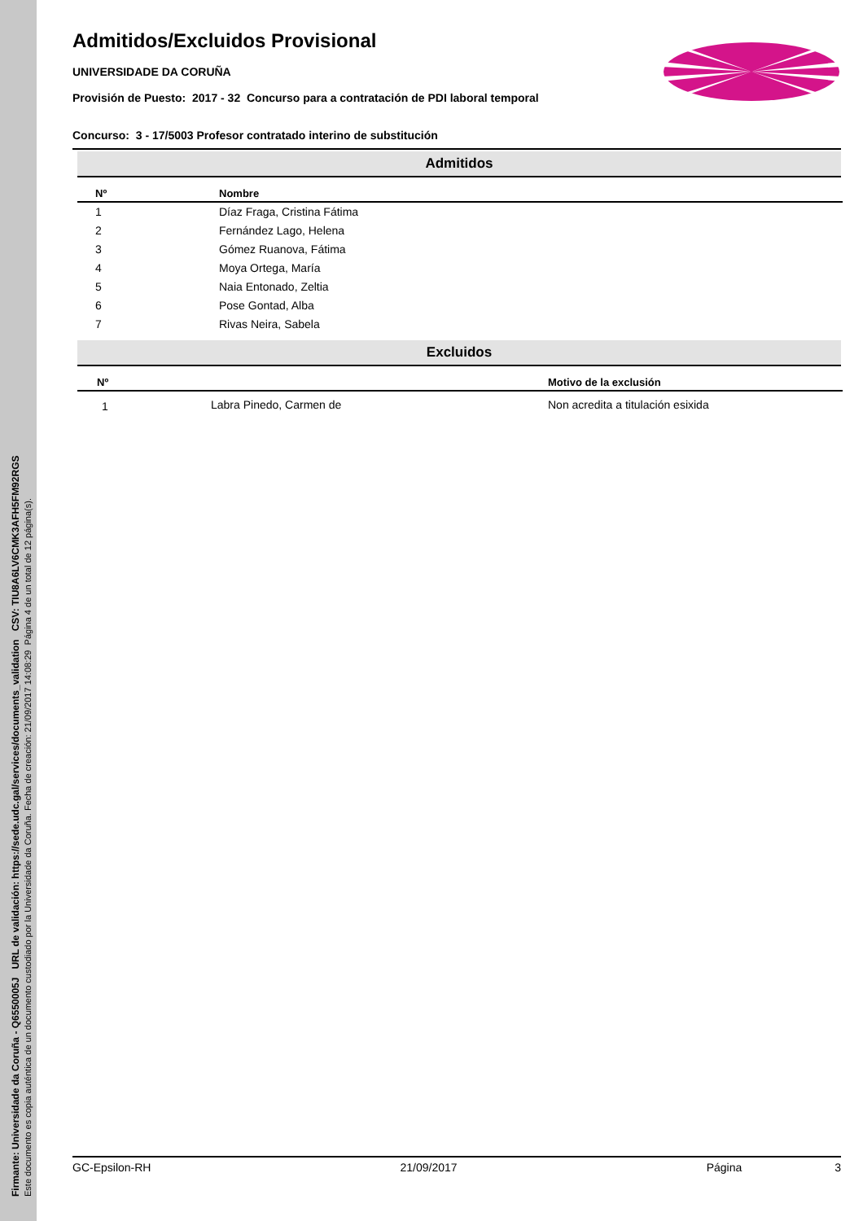Firmante: Universidade da Coruña - Q6550005J URL de validación: https://sede.udc.gal/services/documents_validation CSV: TIU8A6LV6CMK3AFH5FM92RGS
Este documento es copia auténtica de un documento custodiado por la Universidade da Coruña. Fecha de creación: 21/09/2017 14:08:29 Página 4 de un total de 12 página(s).
Admitidos/Excluidos Provisional
UNIVERSIDADE DA CORUÑA
Provisión de Puesto: 2017 - 32 Concurso para a contratación de PDI laboral temporal
Concurso: 3 - 17/5003 Profesor contratado interino de substitución
Admitidos
| Nº | Nombre |
| --- | --- |
| 1 | Díaz Fraga, Cristina Fátima |
| 2 | Fernández Lago, Helena |
| 3 | Gómez Ruanova, Fátima |
| 4 | Moya Ortega, María |
| 5 | Naia Entonado, Zeltia |
| 6 | Pose Gontad, Alba |
| 7 | Rivas Neira, Sabela |
Excluidos
| Nº | | Motivo de la exclusión |
| --- | --- | --- |
| 1 | Labra Pinedo, Carmen de | Non acredita a titulación esixida |
GC-Epsilon-RH 21/09/2017 Página 3